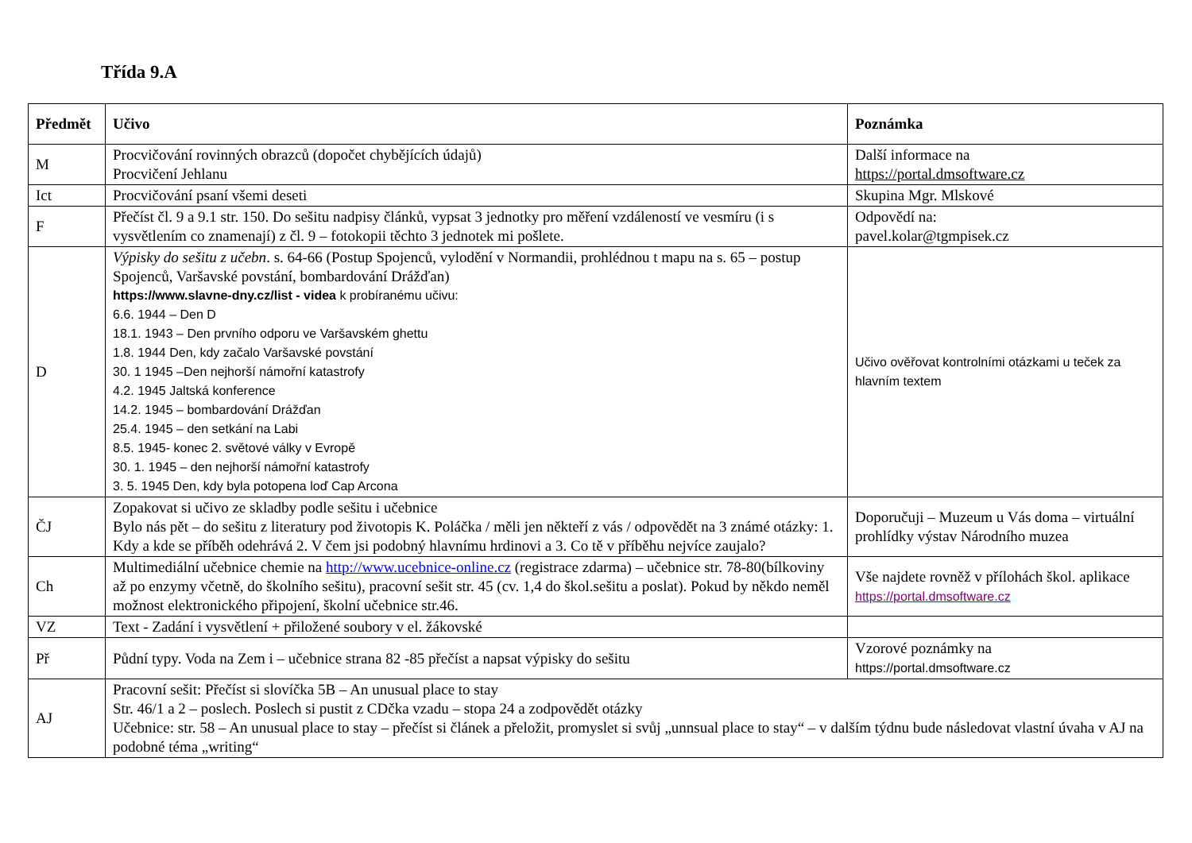Třída 9.A
| Předmět | Učivo | Poznámka |
| --- | --- | --- |
| M | Procvičování rovinných obrazců (dopočet chybějících údajů) Procvičení Jehlanu | Další informace na https://portal.dmsoftware.cz |
| Ict | Procvičování psaní všemi deseti | Skupina Mgr. Mlskové |
| F | Přečíst čl. 9 a 9.1 str. 150. Do sešitu nadpisy článků, vypsat 3 jednotky pro měření vzdáleností ve vesmíru (i s vysvětlením co znamenají) z čl. 9 – fotokopii těchto 3 jednotek mi pošlete. | Odpovědí na: pavel.kolar@tgmpisek.cz |
| D | Výpisky do sešitu z učebn . s. 64-66 (Postup Spojenců, vylodění v Normandii, prohlédnou t mapu na s. 65 – postup Spojenců, Varšavské povstání, bombardování Drážďan) https://www.slavne-dny.cz/list - videa k probíranému učivu: 6.6. 1944 – Den D 18.1. 1943 – Den prvního odporu ve Varšavském ghettu 1.8. 1944 Den, kdy začalo Varšavské povstání 30. 1 1945 –Den nejhorší námořní katastrofy 4.2. 1945 Jaltská konference 14.2. 1945 – bombardování Drážďan 25.4. 1945 – den setkání na Labi 8.5. 1945- konec 2. světové války v Evropě 30. 1. 1945 – den nejhorší námořní katastrofy 3. 5. 1945 Den, kdy byla potopena loď Cap Arcona | Učivo ověřovat kontrolními otázkami u teček za hlavním textem |
| ČJ | Zopakovat si učivo ze skladby podle sešitu i učebnice Bylo nás pět – do sešitu z literatury pod životopis K. Poláčka / měli jen někteří z vás / odpovědět na 3 známé otázky: 1. Kdy a kde se příběh odehrává 2. V čem jsi podobný hlavnímu hrdinovi a 3. Co tě v příběhu nejvíce zaujalo? | Doporučuji – Muzeum u Vás doma – virtuální prohlídky výstav Národního muzea |
| Ch | Multimediální učebnice chemie na http://www.ucebnice-online.cz (registrace zdarma) – učebnice str. 78-80(bílkoviny až po enzymy včetně, do školního sešitu), pracovní sešit str. 45 (cv. 1,4 do škol.sešitu a poslat). Pokud by někdo neměl možnost elektronického připojení, školní učebnice str.46. | Vše najdete rovněž v přílohách škol. aplikace https://portal.dmsoftware.cz |
| VZ | Text - Zadání i vysvětlení + přiložené soubory v el. žákovské | |
| Př | Půdní typy. Voda na Zem i – učebnice strana 82 -85 přečíst a napsat výpisky do sešitu | Vzorové poznámky na https://portal.dmsoftware.cz |
| AJ | Pracovní sešit: Přečíst si slovíčka 5B – An unusual place to stay Str. 46/1 a 2 – poslech. Poslech si pustit z CDčka vzadu – stopa 24 a zodpovědět otázky Učebnice: str. 58 – An unusual place to stay – přečíst si článek a přeložit, promyslet si svůj „unnsual place to stay“ – v dalším týdnu bude následovat vlastní úvaha v AJ na podobné téma „writing“ | |